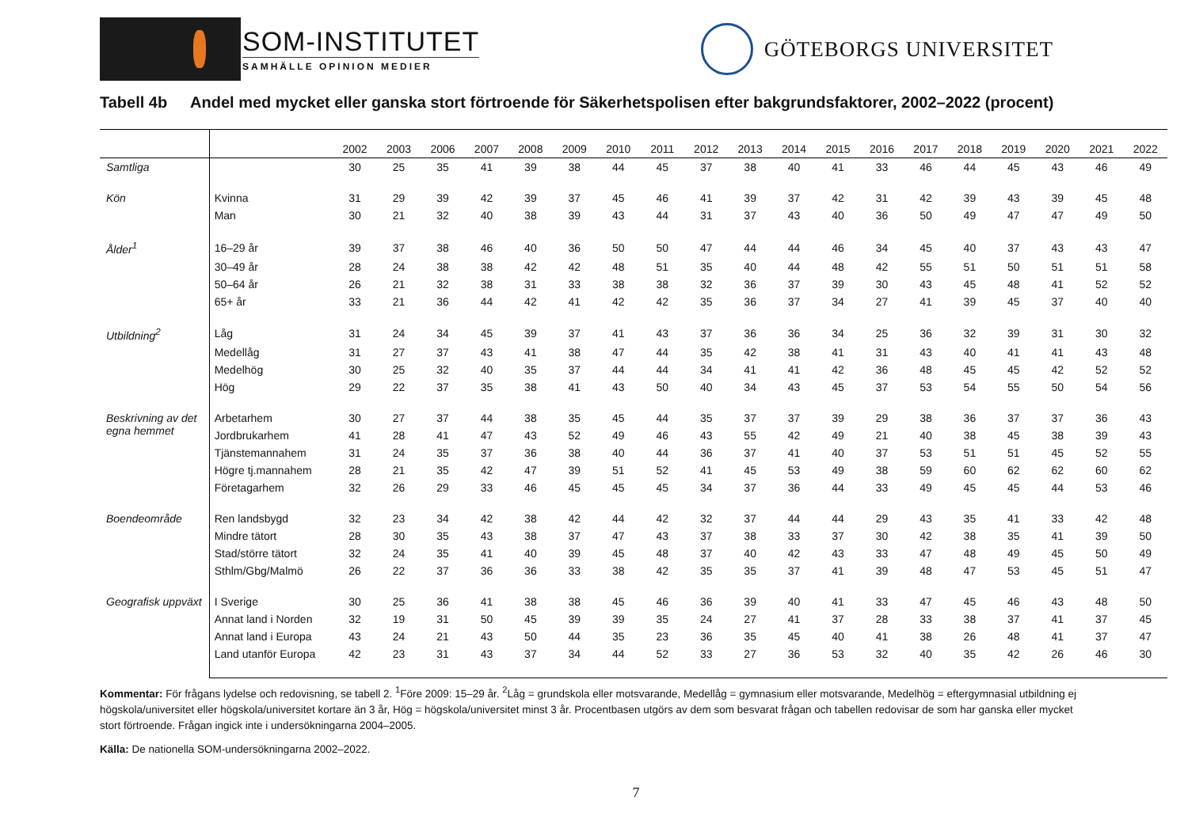SOM-INSTITUTET
SAMHÄLLE OPINION MEDIER
GÖTEBORGS UNIVERSITET
Tabell 4b Andel med mycket eller ganska stort förtroende för Säkerhetspolisen efter bakgrundsfaktorer, 2002–2022 (procent)
| | | 2002 | 2003 | 2006 | 2007 | 2008 | 2009 | 2010 | 2011 | 2012 | 2013 | 2014 | 2015 | 2016 | 2017 | 2018 | 2019 | 2020 | 2021 | 2022 |
| --- | --- | --- | --- | --- | --- | --- | --- | --- | --- | --- | --- | --- | --- | --- | --- | --- | --- | --- | --- | --- |
| Samtliga | | 30 | 25 | 35 | 41 | 39 | 38 | 44 | 45 | 37 | 38 | 40 | 41 | 33 | 46 | 44 | 45 | 43 | 46 | 49 |
| Kön | Kvinna | 31 | 29 | 39 | 42 | 39 | 37 | 45 | 46 | 41 | 39 | 37 | 42 | 31 | 42 | 39 | 43 | 39 | 45 | 48 |
| | Man | 30 | 21 | 32 | 40 | 38 | 39 | 43 | 44 | 31 | 37 | 43 | 40 | 36 | 50 | 49 | 47 | 47 | 49 | 50 |
| Ålder<sup>1</sup> | 16–29 år | 39 | 37 | 38 | 46 | 40 | 36 | 50 | 50 | 47 | 44 | 44 | 46 | 34 | 45 | 40 | 37 | 43 | 43 | 47 |
| | 30–49 år | 28 | 24 | 38 | 38 | 42 | 42 | 48 | 51 | 35 | 40 | 44 | 48 | 42 | 55 | 51 | 50 | 51 | 51 | 58 |
| | 50–64 år | 26 | 21 | 32 | 38 | 31 | 33 | 38 | 38 | 32 | 36 | 37 | 39 | 30 | 43 | 45 | 48 | 41 | 52 | 52 |
| | 65+ år | 33 | 21 | 36 | 44 | 42 | 41 | 42 | 42 | 35 | 36 | 37 | 34 | 27 | 41 | 39 | 45 | 37 | 40 | 40 |
| Utbildning<sup>2</sup> | Låg | 31 | 24 | 34 | 45 | 39 | 37 | 41 | 43 | 37 | 36 | 36 | 34 | 25 | 36 | 32 | 39 | 31 | 30 | 32 |
| | Medellåg | 31 | 27 | 37 | 43 | 41 | 38 | 47 | 44 | 35 | 42 | 38 | 41 | 31 | 43 | 40 | 41 | 41 | 43 | 48 |
| | Medelhög | 30 | 25 | 32 | 40 | 35 | 37 | 44 | 44 | 34 | 41 | 41 | 42 | 36 | 48 | 45 | 45 | 42 | 52 | 52 |
| | Hög | 29 | 22 | 37 | 35 | 38 | 41 | 43 | 50 | 40 | 34 | 43 | 45 | 37 | 53 | 54 | 55 | 50 | 54 | 56 |
| Beskrivning av det egna hemmet | Arbetarhem | 30 | 27 | 37 | 44 | 38 | 35 | 45 | 44 | 35 | 37 | 37 | 39 | 29 | 38 | 36 | 37 | 37 | 36 | 43 |
| | Jordbrukarhem | 41 | 28 | 41 | 47 | 43 | 52 | 49 | 46 | 43 | 55 | 42 | 49 | 21 | 40 | 38 | 45 | 38 | 39 | 43 |
| | Tjänstemannahem | 31 | 24 | 35 | 37 | 36 | 38 | 40 | 44 | 36 | 37 | 41 | 40 | 37 | 53 | 51 | 51 | 45 | 52 | 55 |
| | Högre tj.mannahem | 28 | 21 | 35 | 42 | 47 | 39 | 51 | 52 | 41 | 45 | 53 | 49 | 38 | 59 | 60 | 62 | 62 | 60 | 62 |
| | Företagarhem | 32 | 26 | 29 | 33 | 46 | 45 | 45 | 45 | 34 | 37 | 36 | 44 | 33 | 49 | 45 | 45 | 44 | 53 | 46 |
| Boendeområde | Ren landsbygd | 32 | 23 | 34 | 42 | 38 | 42 | 44 | 42 | 32 | 37 | 44 | 44 | 29 | 43 | 35 | 41 | 33 | 42 | 48 |
| | Mindre tätort | 28 | 30 | 35 | 43 | 38 | 37 | 47 | 43 | 37 | 38 | 33 | 37 | 30 | 42 | 38 | 35 | 41 | 39 | 50 |
| | Stad/större tätort | 32 | 24 | 35 | 41 | 40 | 39 | 45 | 48 | 37 | 40 | 42 | 43 | 33 | 47 | 48 | 49 | 45 | 50 | 49 |
| | Sthlm/Gbg/Malmö | 26 | 22 | 37 | 36 | 36 | 33 | 38 | 42 | 35 | 35 | 37 | 41 | 39 | 48 | 47 | 53 | 45 | 51 | 47 |
| Geografisk uppväxt | I Sverige | 30 | 25 | 36 | 41 | 38 | 38 | 45 | 46 | 36 | 39 | 40 | 41 | 33 | 47 | 45 | 46 | 43 | 48 | 50 |
| | Annat land i Norden | 32 | 19 | 31 | 50 | 45 | 39 | 39 | 35 | 24 | 27 | 41 | 37 | 28 | 33 | 38 | 37 | 41 | 37 | 45 |
| | Annat land i Europa | 43 | 24 | 21 | 43 | 50 | 44 | 35 | 23 | 36 | 35 | 45 | 40 | 41 | 38 | 26 | 48 | 41 | 37 | 47 |
| | Land utanför Europa | 42 | 23 | 31 | 43 | 37 | 34 | 44 | 52 | 33 | 27 | 36 | 53 | 32 | 40 | 35 | 42 | 26 | 46 | 30 |
Kommentar: För frågans lydelse och redovisning, se tabell 2. <sup>1</sup>Före 2009: 15–29 år. <sup>2</sup>Låg = grundskola eller motsvarande, Medellåg = gymnasium eller motsvarande, Medelhög = eftergymnasial utbildning ej högskola/universitet eller högskola/universitet kortare än 3 år, Hög = högskola/universitet minst 3 år. Procentbasen utgörs av dem som besvarat frågan och tabellen redovisar de som har ganska eller mycket stort förtroende. Frågan ingick inte i undersökningarna 2004–2005.
Källa: De nationella SOM-undersökningarna 2002–2022.
7